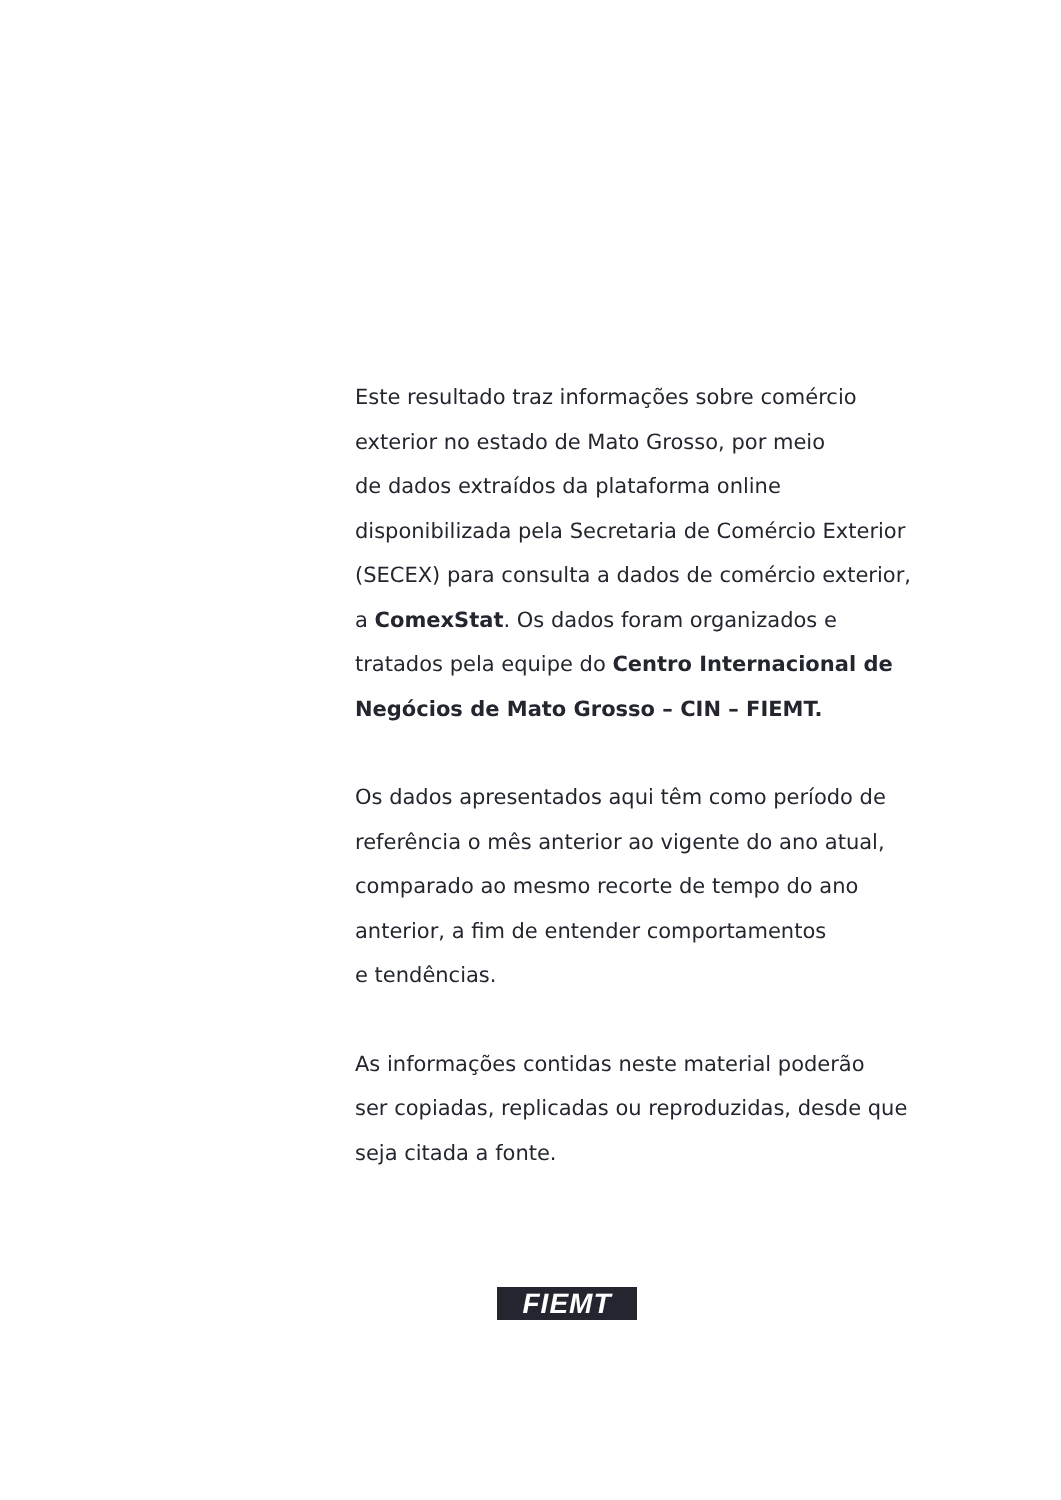Este resultado traz informações sobre comércio
exterior no estado de Mato Grosso, por meio
de dados extraídos da plataforma online
disponibilizada pela Secretaria de Comércio Exterior
(SECEX) para consulta a dados de comércio exterior,
a ComexStat. Os dados foram organizados e
tratados pela equipe do Centro Internacional de
Negócios de Mato Grosso – CIN – FIEMT.
Os dados apresentados aqui têm como período de
referência o mês anterior ao vigente do ano atual,
comparado ao mesmo recorte de tempo do ano
anterior, a fim de entender comportamentos
e tendências.
As informações contidas neste material poderão
ser copiadas, replicadas ou reproduzidas, desde que
seja citada a fonte.
FIEMT